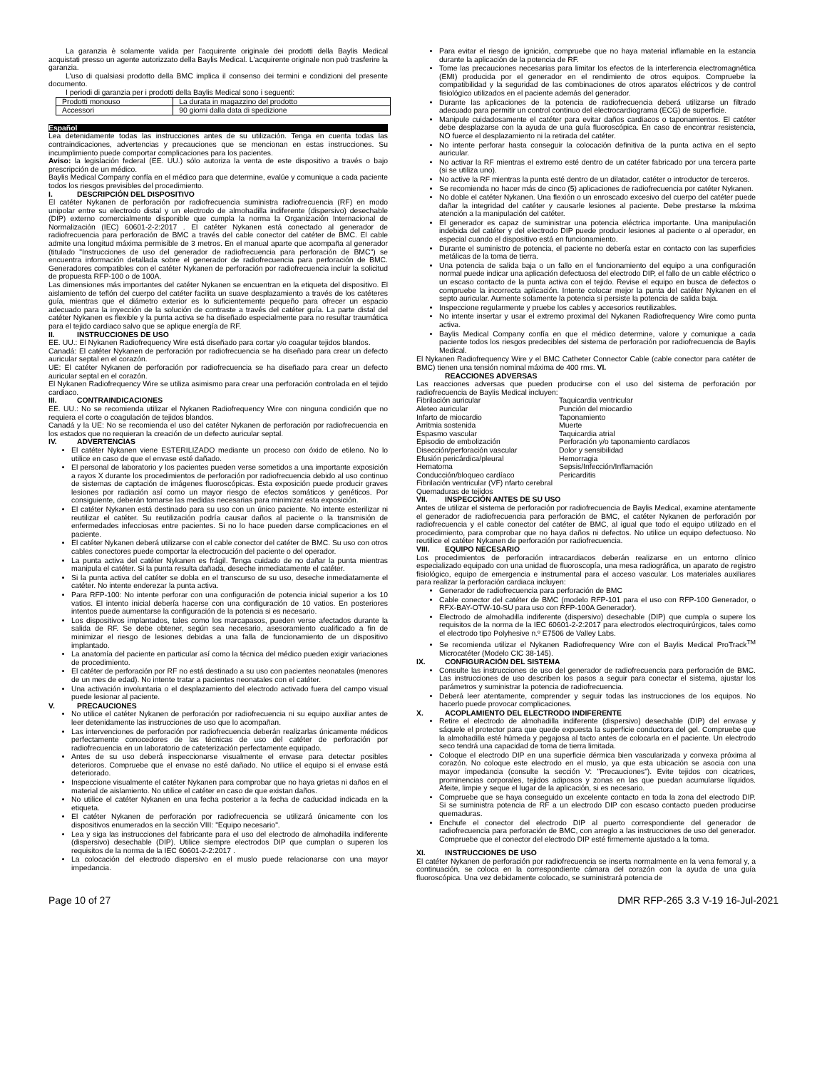La garanzia è solamente valida per l'acquirente originale dei prodotti della Baylis Medical acquistati presso un agente autorizzato della Baylis Medical. L'acquirente originale non può trasferire la garanzia.
L'uso di qualsiasi prodotto della BMC implica il consenso dei termini e condizioni del presente documento.
I periodi di garanzia per i prodotti della Baylis Medical sono i seguenti:
| Prodotti monouso | La durata in magazzino del prodotto |
| Accessori | 90 giorni dalla data di spedizione |
Español
Lea detenidamente todas las instrucciones antes de su utilización. Tenga en cuenta todas las contraindicaciones, advertencias y precauciones que se mencionan en estas instrucciones. Su incumplimiento puede comportar complicaciones para los pacientes.
Aviso: la legislación federal (EE. UU.) sólo autoriza la venta de este dispositivo a través o bajo prescripción de un médico.
Baylis Medical Company confía en el médico para que determine, evalúe y comunique a cada paciente todos los riesgos previsibles del procedimiento.
I. DESCRIPCIÓN DEL DISPOSITIVO
El catéter Nykanen de perforación por radiofrecuencia suministra radiofrecuencia (RF) en modo unipolar entre su electrodo distal y un electrodo de almohadilla indiferente (dispersivo) desechable (DIP) externo comercialmente disponible que cumpla la norma la Organización Internacional de Normalización (IEC) 60601-2-2:2017 . El catéter Nykanen está conectado al generador de radiofrecuencia para perforación de BMC a través del cable conector del catéter de BMC. El cable admite una longitud máxima permisible de 3 metros. En el manual aparte que acompaña al generador (titulado "Instrucciones de uso del generador de radiofrecuencia para perforación de BMC") se encuentra información detallada sobre el generador de radiofrecuencia para perforación de BMC. Generadores compatibles con el catéter Nykanen de perforación por radiofrecuencia incluir la solicitud de propuesta RFP-100 o de 100A.
Las dimensiones más importantes del catéter Nykanen se encuentran en la etiqueta del dispositivo. El aislamiento de teflón del cuerpo del catéter facilita un suave desplazamiento a través de los catéteres guía, mientras que el diámetro exterior es lo suficientemente pequeño para ofrecer un espacio adecuado para la inyección de la solución de contraste a través del catéter guía. La parte distal del catéter Nykanen es flexible y la punta activa se ha diseñado especialmente para no resultar traumática para el tejido cardiaco salvo que se aplique energía de RF.
II. INSTRUCCIONES DE USO
EE. UU.: El Nykanen Radiofrequency Wire está diseñado para cortar y/o coagular tejidos blandos.
Canadá: El catéter Nykanen de perforación por radiofrecuencia se ha diseñado para crear un defecto auricular septal en el corazón.
UE: El catéter Nykanen de perforación por radiofrecuencia se ha diseñado para crear un defecto auricular septal en el corazón.
El Nykanen Radiofrequency Wire se utiliza asimismo para crear una perforación controlada en el tejido cardiaco.
III. CONTRAINDICACIONES
EE. UU.: No se recomienda utilizar el Nykanen Radiofrequency Wire con ninguna condición que no requiera el corte o coagulación de tejidos blandos.
Canadá y la UE: No se recomienda el uso del catéter Nykanen de perforación por radiofrecuencia en los estados que no requieran la creación de un defecto auricular septal.
IV. ADVERTENCIAS
El catéter Nykanen viene ESTERILIZADO mediante un proceso con óxido de etileno. No lo utilice en caso de que el envase esté dañado.
El personal de laboratorio y los pacientes pueden verse sometidos a una importante exposición a rayos X durante los procedimientos de perforación por radiofrecuencia debido al uso continuo de sistemas de captación de imágenes fluoroscópicas. Esta exposición puede producir graves lesiones por radiación así como un mayor riesgo de efectos somáticos y genéticos. Por consiguiente, deberán tomarse las medidas necesarias para minimizar esta exposición.
El catéter Nykanen está destinado para su uso con un único paciente. No intente esterilizar ni reutilizar el catéter. Su reutilización podría causar daños al paciente o la transmisión de enfermedades infecciosas entre pacientes. Si no lo hace pueden darse complicaciones en el paciente.
El catéter Nykanen deberá utilizarse con el cable conector del catéter de BMC. Su uso con otros cables conectores puede comportar la electrocución del paciente o del operador.
La punta activa del catéter Nykanen es frágil. Tenga cuidado de no dañar la punta mientras manipula el catéter. Si la punta resulta dañada, deseche inmediatamente el catéter.
Si la punta activa del catéter se dobla en el transcurso de su uso, deseche inmediatamente el catéter. No intente enderezar la punta activa.
Para RFP-100: No intente perforar con una configuración de potencia inicial superior a los 10 vatios. El intento inicial debería hacerse con una configuración de 10 vatios. En posteriores intentos puede aumentarse la configuración de la potencia si es necesario.
Los dispositivos implantados, tales como los marcapasos, pueden verse afectados durante la salida de RF. Se debe obtener, según sea necesario, asesoramiento cualificado a fin de minimizar el riesgo de lesiones debidas a una falla de funcionamiento de un dispositivo implantado.
La anatomía del paciente en particular así como la técnica del médico pueden exigir variaciones de procedimiento.
El catéter de perforación por RF no está destinado a su uso con pacientes neonatales (menores de un mes de edad). No intente tratar a pacientes neonatales con el catéter.
Una activación involuntaria o el desplazamiento del electrodo activado fuera del campo visual puede lesionar al paciente.
V. PRECAUCIONES
No utilice el catéter Nykanen de perforación por radiofrecuencia ni su equipo auxiliar antes de leer detenidamente las instrucciones de uso que lo acompañan.
Las intervenciones de perforación por radiofrecuencia deberán realizarlas únicamente médicos perfectamente conocedores de las técnicas de uso del catéter de perforación por radiofrecuencia en un laboratorio de cateterización perfectamente equipado.
Antes de su uso deberá inspeccionarse visualmente el envase para detectar posibles deterioros. Compruebe que el envase no esté dañado. No utilice el equipo si el envase está deteriorado.
Inspeccione visualmente el catéter Nykanen para comprobar que no haya grietas ni daños en el material de aislamiento. No utilice el catéter en caso de que existan daños.
No utilice el catéter Nykanen en una fecha posterior a la fecha de caducidad indicada en la etiqueta.
El catéter Nykanen de perforación por radiofrecuencia se utilizará únicamente con los dispositivos enumerados en la sección VIII: "Equipo necesario".
Lea y siga las instrucciones del fabricante para el uso del electrodo de almohadilla indiferente (dispersivo) desechable (DIP). Utilice siempre electrodos DIP que cumplan o superen los requisitos de la norma de la IEC 60601-2-2:2017 .
La colocación del electrodo dispersivo en el muslo puede relacionarse con una mayor impedancia.
Para evitar el riesgo de ignición, compruebe que no haya material inflamable en la estancia durante la aplicación de la potencia de RF.
Tome las precauciones necesarias para limitar los efectos de la interferencia electromagnética (EMI) producida por el generador en el rendimiento de otros equipos. Compruebe la compatibilidad y la seguridad de las combinaciones de otros aparatos eléctricos y de control fisiológico utilizados en el paciente además del generador.
Durante las aplicaciones de la potencia de radiofrecuencia deberá utilizarse un filtrado adecuado para permitir un control continuo del electrocardiograma (ECG) de superficie.
Manipule cuidadosamente el catéter para evitar daños cardiacos o taponamientos. El catéter debe desplazarse con la ayuda de una guía fluoroscópica. En caso de encontrar resistencia, NO fuerce el desplazamiento ni la retirada del catéter.
No intente perforar hasta conseguir la colocación definitiva de la punta activa en el septo auricular.
No activar la RF mientras el extremo esté dentro de un catéter fabricado por una tercera parte (si se utiliza uno).
No active la RF mientras la punta esté dentro de un dilatador, catéter o introductor de terceros.
Se recomienda no hacer más de cinco (5) aplicaciones de radiofrecuencia por catéter Nykanen.
No doble el catéter Nykanen. Una flexión o un enroscado excesivo del cuerpo del catéter puede dañar la integridad del catéter y causarle lesiones al paciente. Debe prestarse la máxima atención a la manipulación del catéter.
El generador es capaz de suministrar una potencia eléctrica importante. Una manipulación indebida del catéter y del electrodo DIP puede producir lesiones al paciente o al operador, en especial cuando el dispositivo está en funcionamiento.
Durante el suministro de potencia, el paciente no debería estar en contacto con las superficies metálicas de la toma de tierra.
Una potencia de salida baja o un fallo en el funcionamiento del equipo a una configuración normal puede indicar una aplicación defectuosa del electrodo DIP, el fallo de un cable eléctrico o un escaso contacto de la punta activa con el tejido. Revise el equipo en busca de defectos o compruebe la incorrecta aplicación. Intente colocar mejor la punta del catéter Nykanen en el septo auricular. Aumente solamente la potencia si persiste la potencia de salida baja.
Inspeccione regularmente y pruebe los cables y accesorios reutilizables.
No intente insertar y usar el extremo proximal del Nykanen Radiofrequency Wire como punta activa.
Baylis Medical Company confía en que el médico determine, valore y comunique a cada paciente todos los riesgos predecibles del sistema de perforación por radiofrecuencia de Baylis Medical.
El Nykanen Radiofrequency Wire y el BMC Catheter Connector Cable (cable conector para catéter de BMC) tienen una tensión nominal máxima de 400 rms. VI.
REACCIONES ADVERSAS
Las reacciones adversas que pueden producirse con el uso del sistema de perforación por radiofrecuencia de Baylis Medical incluyen:
| Fibrilación auricular | Taquicardia ventricular |
| Aleteo auricular | Punción del miocardio |
| Infarto de miocardio | Taponamiento |
| Arritmia sostenida | Muerte |
| Espasmo vascular | Taquicardia atrial |
| Episodio de embolización | Perforación y/o taponamiento cardíacos |
| Disección/perforación vascular | Dolor y sensibilidad |
| Efusión pericárdica/pleural | Hemorragia |
| Hematoma | Sepsis/Infección/Inflamación |
| Conducción/bloqueo cardíaco | Pericarditis |
Fibrilación ventricular (VF) nfarto cerebral
Quemaduras de tejidos
VII. INSPECCIÓN ANTES DE SU USO
Antes de utilizar el sistema de perforación por radiofrecuencia de Baylis Medical, examine atentamente el generador de radiofrecuencia para perforación de BMC, el catéter Nykanen de perforación por radiofrecuencia y el cable conector del catéter de BMC, al igual que todo el equipo utilizado en el procedimiento, para comprobar que no haya daños ni defectos. No utilice un equipo defectuoso. No reutilice el catéter Nykanen de perforación por radiofrecuencia.
VIII. EQUIPO NECESARIO
Los procedimientos de perforación intracardiacos deberán realizarse en un entorno clínico especializado equipado con una unidad de fluoroscopía, una mesa radiográfica, un aparato de registro fisiológico, equipo de emergencia e instrumental para el acceso vascular. Los materiales auxiliares para realizar la perforación cardiaca incluyen:
Generador de radiofrecuencia para perforación de BMC
Cable conector del catéter de BMC (modelo RFP-101 para el uso con RFP-100 Generador, o RFX-BAY-OTW-10-SU para uso con RFP-100A Generador).
Electrodo de almohadilla indiferente (dispersivo) desechable (DIP) que cumpla o supere los requisitos de la norma de la IEC 60601-2-2:2017 para electrodos electroquirúrgicos, tales como el electrodo tipo Polyhesive n.º E7506 de Valley Labs.
Se recomienda utilizar el Nykanen Radiofrequency Wire con el Baylis Medical ProTrack<sup>TM</sup> Microcatéter (Modelo CIC 38-145).
IX. CONFIGURACIÓN DEL SISTEMA
Consulte las instrucciones de uso del generador de radiofrecuencia para perforación de BMC. Las instrucciones de uso describen los pasos a seguir para conectar el sistema, ajustar los parámetros y suministrar la potencia de radiofrecuencia.
Deberá leer atentamente, comprender y seguir todas las instrucciones de los equipos. No hacerlo puede provocar complicaciones.
X. ACOPLAMIENTO DEL ELECTRODO INDIFERENTE
Retire el electrodo de almohadilla indiferente (dispersivo) desechable (DIP) del envase y sáquele el protector para que quede expuesta la superficie conductora del gel. Compruebe que la almohadilla esté húmeda y pegajosa al tacto antes de colocarla en el paciente. Un electrodo seco tendrá una capacidad de toma de tierra limitada.
Coloque el electrodo DIP en una superficie dérmica bien vascularizada y convexa próxima al corazón. No coloque este electrodo en el muslo, ya que esta ubicación se asocia con una mayor impedancia (consulte la sección V: "Precauciones"). Evite tejidos con cicatrices, prominencias corporales, tejidos adiposos y zonas en las que puedan acumularse líquidos. Afeite, limpie y seque el lugar de la aplicación, si es necesario.
Compruebe que se haya conseguido un excelente contacto en toda la zona del electrodo DIP. Si se suministra potencia de RF a un electrodo DIP con escaso contacto pueden producirse quemaduras.
Enchufe el conector del electrodo DIP al puerto correspondiente del generador de radiofrecuencia para perforación de BMC, con arreglo a las instrucciones de uso del generador. Compruebe que el conector del electrodo DIP esté firmemente ajustado a la toma.
XI. INSTRUCCIONES DE USO
El catéter Nykanen de perforación por radiofrecuencia se inserta normalmente en la vena femoral y, a continuación, se coloca en la correspondiente cámara del corazón con la ayuda de una guía fluoroscópica. Una vez debidamente colocado, se suministrará potencia de
Page 10 of 27 DMR RFP-265 3.3 V-19 16-Jul-2021